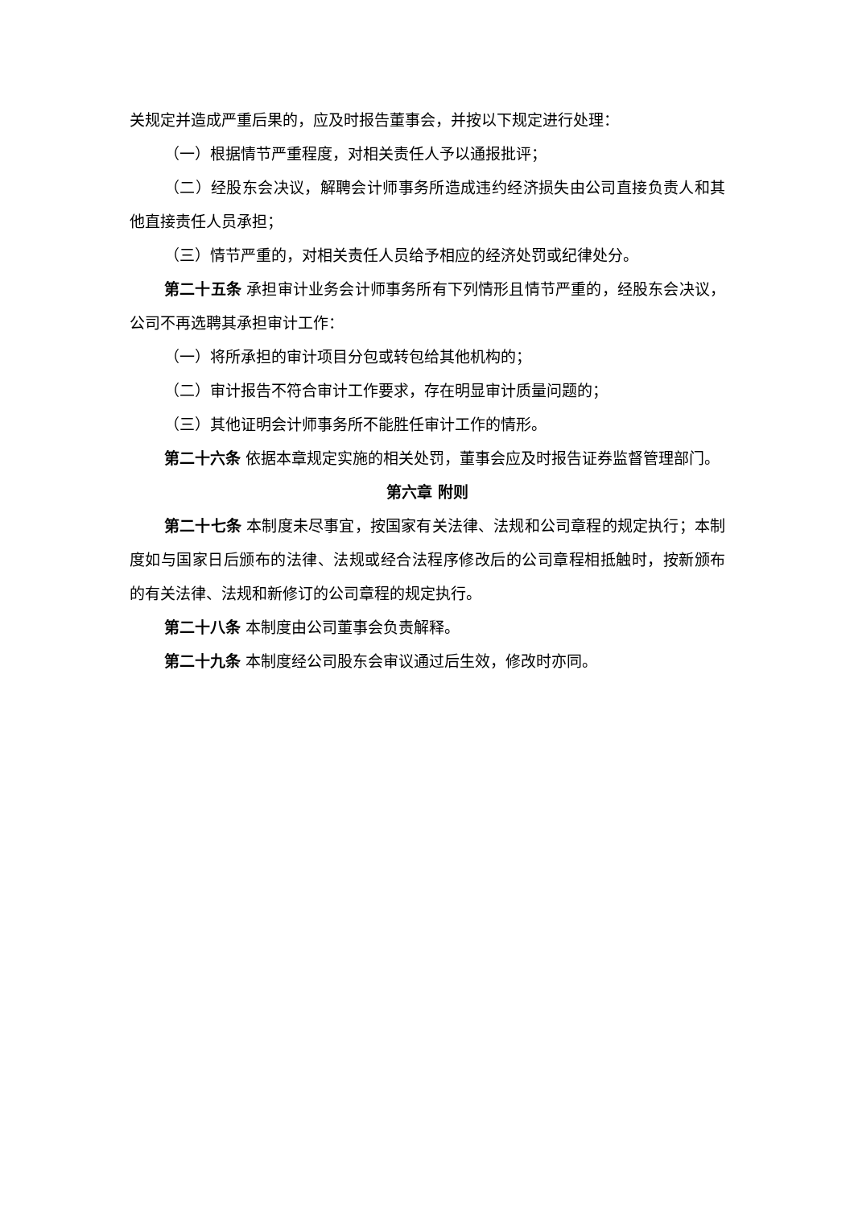关规定并造成严重后果的，应及时报告董事会，并按以下规定进行处理：
（一）根据情节严重程度，对相关责任人予以通报批评；
（二）经股东会决议，解聘会计师事务所造成违约经济损失由公司直接负责人和其他直接责任人员承担；
（三）情节严重的，对相关责任人员给予相应的经济处罚或纪律处分。
第二十五条 承担审计业务会计师事务所有下列情形且情节严重的，经股东会决议，公司不再选聘其承担审计工作：
（一）将所承担的审计项目分包或转包给其他机构的；
（二）审计报告不符合审计工作要求，存在明显审计质量问题的；
（三）其他证明会计师事务所不能胜任审计工作的情形。
第二十六条 依据本章规定实施的相关处罚，董事会应及时报告证券监督管理部门。
第六章 附则
第二十七条 本制度未尽事宜，按国家有关法律、法规和公司章程的规定执行；本制度如与国家日后颁布的法律、法规或经合法程序修改后的公司章程相抵触时，按新颁布的有关法律、法规和新修订的公司章程的规定执行。
第二十八条 本制度由公司董事会负责解释。
第二十九条 本制度经公司股东会审议通过后生效，修改时亦同。